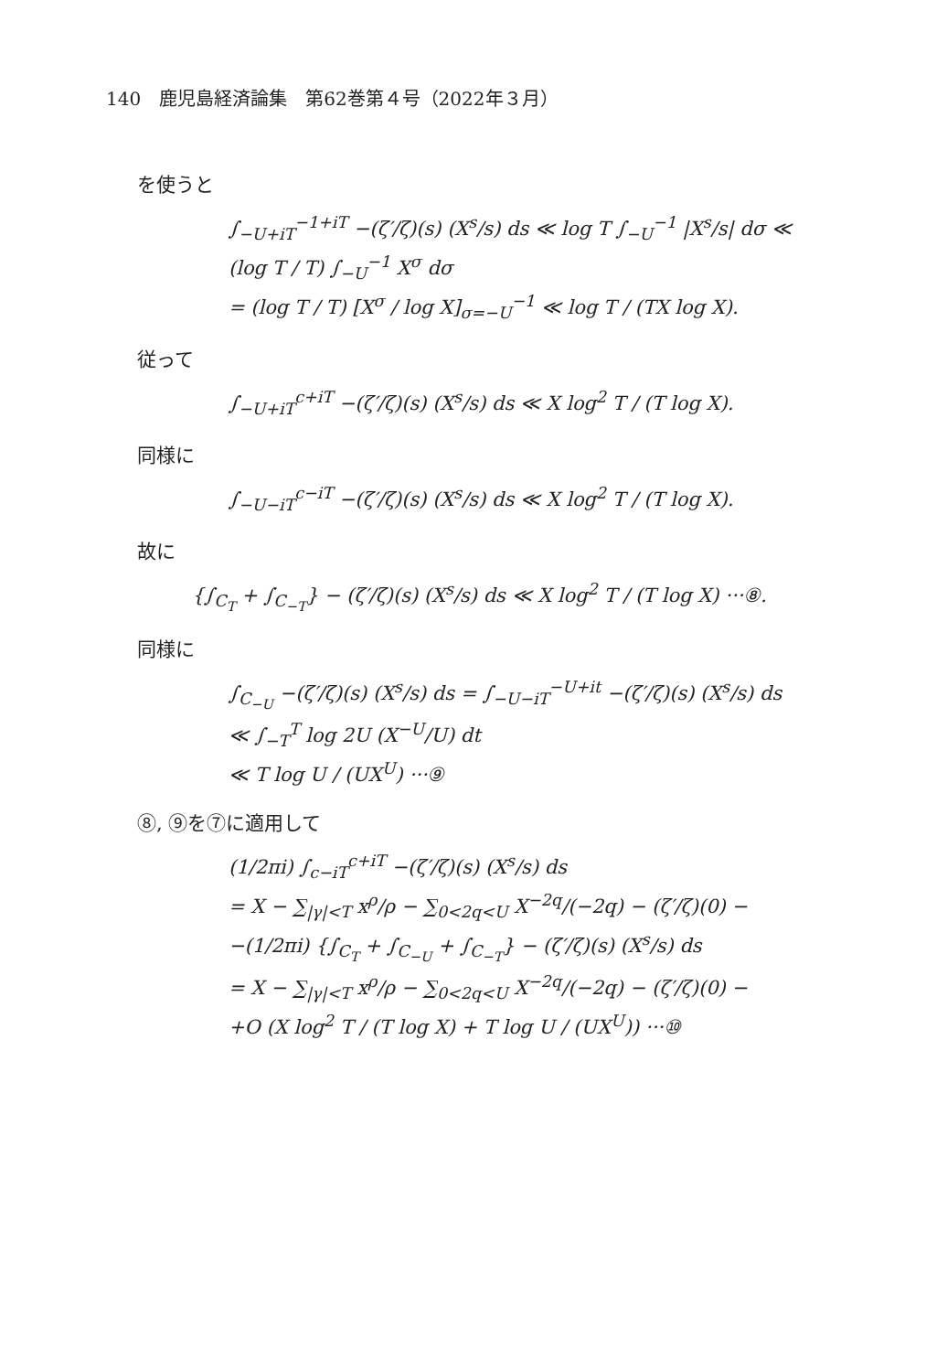140　鹿児島経済論集　第62巻第４号（2022年３月）
を使うと
∫<sub>−U+iT</sub><sup>−1+iT</sup> −(ζ′/ζ)(s) (X<sup>s</sup>/s) ds ≪ log T ∫<sub>−U</sub><sup>−1</sup> |X<sup>s</sup>/s| dσ ≪ (log T / T) ∫<sub>−U</sub><sup>−1</sup> X<sup>σ</sup> dσ
= (log T / T) [X<sup>σ</sup> / log X]<sub>σ=−U</sub><sup>−1</sup> ≪ log T / (TX log X).
従って
∫<sub>−U+iT</sub><sup>c+iT</sup> −(ζ′/ζ)(s) (X<sup>s</sup>/s) ds ≪ X log<sup>2</sup> T / (T log X).
同様に
∫<sub>−U−iT</sub><sup>c−iT</sup> −(ζ′/ζ)(s) (X<sup>s</sup>/s) ds ≪ X log<sup>2</sup> T / (T log X).
故に
{∫<sub>C<sub>T</sub></sub> + ∫<sub>C<sub>−T</sub></sub>} − (ζ′/ζ)(s) (X<sup>s</sup>/s) ds ≪ X log<sup>2</sup> T / (T log X) ···⑧.
同様に
∫<sub>C<sub>−U</sub></sub> −(ζ′/ζ)(s) (X<sup>s</sup>/s) ds = ∫<sub>−U−iT</sub><sup>−U+it</sup> −(ζ′/ζ)(s) (X<sup>s</sup>/s) ds
≪ ∫<sub>−T</sub><sup>T</sup> log 2U (X<sup>−U</sup>/U) dt
≪ T log U / (UX<sup>U</sup>) ···⑨
⑧, ⑨を⑦に適用して
(1/2πi) ∫<sub>c−iT</sub><sup>c+iT</sup> −(ζ′/ζ)(s) (X<sup>s</sup>/s) ds
= X − ∑<sub>|γ|<T</sub> x<sup>ρ</sup>/ρ − ∑<sub>0<2q<U</sub> X<sup>−2q</sup>/(−2q) − (ζ′/ζ)(0) −
−(1/2πi) {∫<sub>C<sub>T</sub></sub> + ∫<sub>C<sub>−U</sub></sub> + ∫<sub>C<sub>−T</sub></sub>} − (ζ′/ζ)(s) (X<sup>s</sup>/s) ds
= X − ∑<sub>|γ|<T</sub> x<sup>ρ</sup>/ρ − ∑<sub>0<2q<U</sub> X<sup>−2q</sup>/(−2q) − (ζ′/ζ)(0) −
+O (X log<sup>2</sup> T / (T log X) + T log U / (UX<sup>U</sup>)) ···⑩